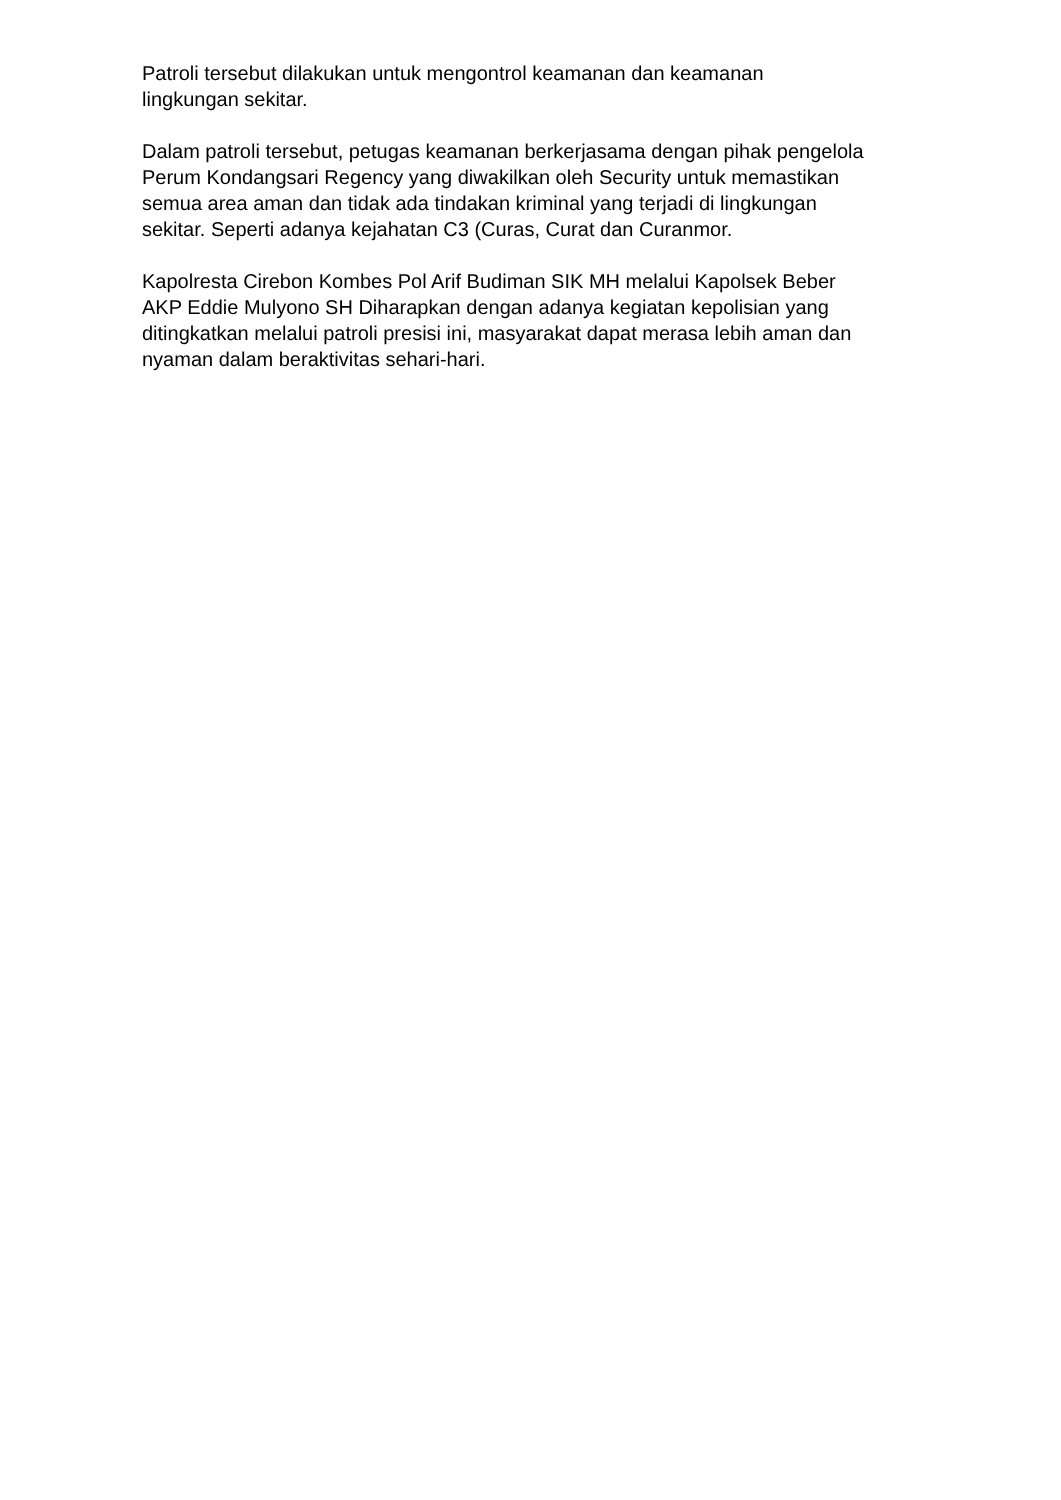Patroli tersebut dilakukan untuk mengontrol keamanan dan keamanan
lingkungan sekitar.
Dalam patroli tersebut, petugas keamanan berkerjasama dengan pihak pengelola
Perum Kondangsari Regency yang diwakilkan oleh Security untuk memastikan
semua area aman dan tidak ada tindakan kriminal yang terjadi di lingkungan
sekitar. Seperti adanya kejahatan C3 (Curas, Curat dan Curanmor.
Kapolresta Cirebon Kombes Pol Arif Budiman SIK MH melalui Kapolsek Beber
AKP Eddie Mulyono SH Diharapkan dengan adanya kegiatan kepolisian yang
ditingkatkan melalui patroli presisi ini, masyarakat dapat merasa lebih aman dan
nyaman dalam beraktivitas sehari-hari.